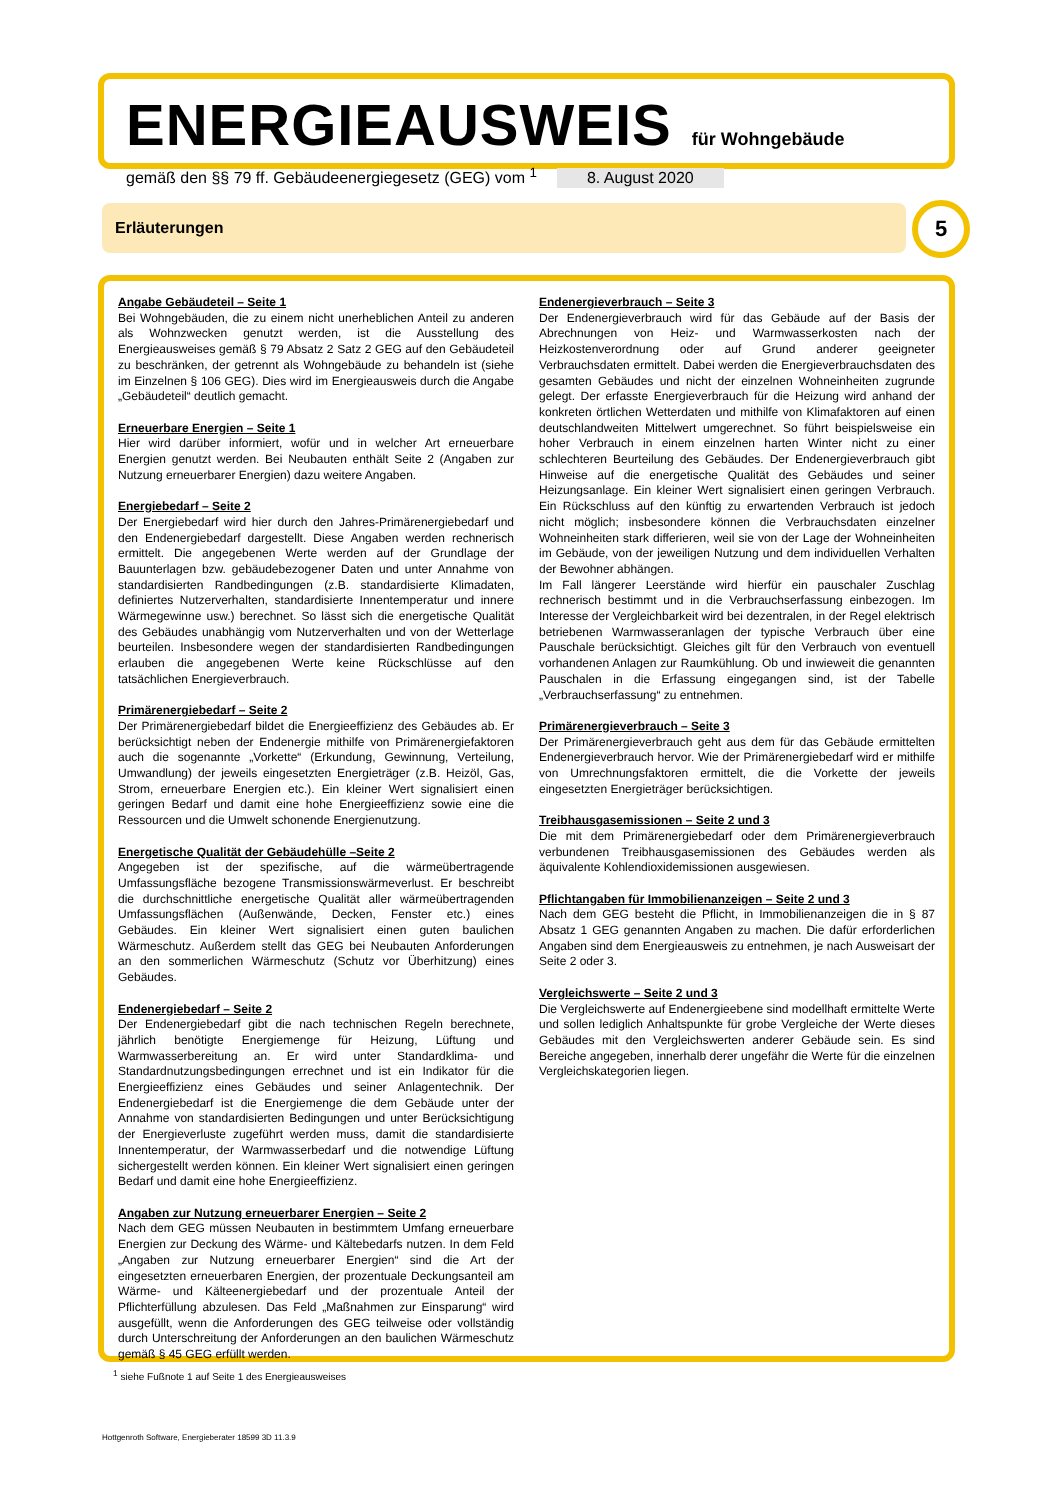ENERGIEAUSWEIS für Wohngebäude
gemäß den §§ 79 ff. Gebäudeenergiegesetz (GEG) vom <sup>1</sup> 8. August 2020
Erläuterungen 5
Angabe Gebäudeteil – Seite 1
Bei Wohngebäuden, die zu einem nicht unerheblichen Anteil zu anderen als Wohnzwecken genutzt werden, ist die Ausstellung des Energieausweises gemäß § 79 Absatz 2 Satz 2 GEG auf den Gebäudeteil zu beschränken, der getrennt als Wohngebäude zu behandeln ist (siehe im Einzelnen § 106 GEG). Dies wird im Energieausweis durch die Angabe „Gebäudeteil“ deutlich gemacht.
Erneuerbare Energien – Seite 1
Hier wird darüber informiert, wofür und in welcher Art erneuerbare Energien genutzt werden. Bei Neubauten enthält Seite 2 (Angaben zur Nutzung erneuerbarer Energien) dazu weitere Angaben.
Energiebedarf – Seite 2
Der Energiebedarf wird hier durch den Jahres-Primärenergiebedarf und den Endenergiebedarf dargestellt. Diese Angaben werden rechnerisch ermittelt. Die angegebenen Werte werden auf der Grundlage der Bauunterlagen bzw. gebäudebezogener Daten und unter Annahme von standardisierten Randbedingungen (z.B. standardisierte Klimadaten, definiertes Nutzerverhalten, standardisierte Innentemperatur und innere Wärmegewinne usw.) berechnet. So lässt sich die energetische Qualität des Gebäudes unabhängig vom Nutzerverhalten und von der Wetterlage beurteilen. Insbesondere wegen der standardisierten Randbedingungen erlauben die angegebenen Werte keine Rückschlüsse auf den tatsächlichen Energieverbrauch.
Primärenergiebedarf – Seite 2
Der Primärenergiebedarf bildet die Energieeffizienz des Gebäudes ab. Er berücksichtigt neben der Endenergie mithilfe von Primärenergiefaktoren auch die sogenannte „Vorkette“ (Erkundung, Gewinnung, Verteilung, Umwandlung) der jeweils eingesetzten Energieträger (z.B. Heizöl, Gas, Strom, erneuerbare Energien etc.). Ein kleiner Wert signalisiert einen geringen Bedarf und damit eine hohe Energieeffizienz sowie eine die Ressourcen und die Umwelt schonende Energienutzung.
Energetische Qualität der Gebäudehülle –Seite 2
Angegeben ist der spezifische, auf die wärmeübertragende Umfassungsfläche bezogene Transmissionswärmeverlust. Er beschreibt die durchschnittliche energetische Qualität aller wärmeübertragenden Umfassungsflächen (Außenwände, Decken, Fenster etc.) eines Gebäudes. Ein kleiner Wert signalisiert einen guten baulichen Wärmeschutz. Außerdem stellt das GEG bei Neubauten Anforderungen an den sommerlichen Wärmeschutz (Schutz vor Überhitzung) eines Gebäudes.
Endenergiebedarf – Seite 2
Der Endenergiebedarf gibt die nach technischen Regeln berechnete, jährlich benötigte Energiemenge für Heizung, Lüftung und Warmwasserbereitung an. Er wird unter Standardklima- und Standardnutzungsbedingungen errechnet und ist ein Indikator für die Energieeffizienz eines Gebäudes und seiner Anlagentechnik. Der Endenergiebedarf ist die Energiemenge die dem Gebäude unter der Annahme von standardisierten Bedingungen und unter Berücksichtigung der Energieverluste zugeführt werden muss, damit die standardisierte Innentemperatur, der Warmwasserbedarf und die notwendige Lüftung sichergestellt werden können. Ein kleiner Wert signalisiert einen geringen Bedarf und damit eine hohe Energieeffizienz.
Angaben zur Nutzung erneuerbarer Energien – Seite 2
Nach dem GEG müssen Neubauten in bestimmtem Umfang erneuerbare Energien zur Deckung des Wärme- und Kältebedarfs nutzen. In dem Feld „Angaben zur Nutzung erneuerbarer Energien“ sind die Art der eingesetzten erneuerbaren Energien, der prozentuale Deckungsanteil am Wärme- und Kälteenergiebedarf und der prozentuale Anteil der Pflichterfüllung abzulesen. Das Feld „Maßnahmen zur Einsparung“ wird ausgefüllt, wenn die Anforderungen des GEG teilweise oder vollständig durch Unterschreitung der Anforderungen an den baulichen Wärmeschutz gemäß § 45 GEG erfüllt werden.
Endenergieverbrauch – Seite 3
Der Endenergieverbrauch wird für das Gebäude auf der Basis der Abrechnungen von Heiz- und Warmwasserkosten nach der Heizkostenverordnung oder auf Grund anderer geeigneter Verbrauchsdaten ermittelt. Dabei werden die Energieverbrauchsdaten des gesamten Gebäudes und nicht der einzelnen Wohneinheiten zugrunde gelegt. Der erfasste Energieverbrauch für die Heizung wird anhand der konkreten örtlichen Wetterdaten und mithilfe von Klimafaktoren auf einen deutschlandweiten Mittelwert umgerechnet. So führt beispielsweise ein hoher Verbrauch in einem einzelnen harten Winter nicht zu einer schlechteren Beurteilung des Gebäudes. Der Endenergieverbrauch gibt Hinweise auf die energetische Qualität des Gebäudes und seiner Heizungsanlage. Ein kleiner Wert signalisiert einen geringen Verbrauch. Ein Rückschluss auf den künftig zu erwartenden Verbrauch ist jedoch nicht möglich; insbesondere können die Verbrauchsdaten einzelner Wohneinheiten stark differieren, weil sie von der Lage der Wohneinheiten im Gebäude, von der jeweiligen Nutzung und dem individuellen Verhalten der Bewohner abhängen.
Im Fall längerer Leerstände wird hierfür ein pauschaler Zuschlag rechnerisch bestimmt und in die Verbrauchserfassung einbezogen. Im Interesse der Vergleichbarkeit wird bei dezentralen, in der Regel elektrisch betriebenen Warmwasseranlagen der typische Verbrauch über eine Pauschale berücksichtigt. Gleiches gilt für den Verbrauch von eventuell vorhandenen Anlagen zur Raumkühlung. Ob und inwieweit die genannten Pauschalen in die Erfassung eingegangen sind, ist der Tabelle „Verbrauchserfassung“ zu entnehmen.
Primärenergieverbrauch – Seite 3
Der Primärenergieverbrauch geht aus dem für das Gebäude ermittelten Endenergieverbrauch hervor. Wie der Primärenergiebedarf wird er mithilfe von Umrechnungsfaktoren ermittelt, die die Vorkette der jeweils eingesetzten Energieträger berücksichtigen.
Treibhausgasemissionen – Seite 2 und 3
Die mit dem Primärenergiebedarf oder dem Primärenergieverbrauch verbundenen Treibhausgasemissionen des Gebäudes werden als äquivalente Kohlendioxidemissionen ausgewiesen.
Pflichtangaben für Immobilienanzeigen – Seite 2 und 3
Nach dem GEG besteht die Pflicht, in Immobilienanzeigen die in § 87 Absatz 1 GEG genannten Angaben zu machen. Die dafür erforderlichen Angaben sind dem Energieausweis zu entnehmen, je nach Ausweisart der Seite 2 oder 3.
Vergleichswerte – Seite 2 und 3
Die Vergleichswerte auf Endenergieebene sind modellhaft ermittelte Werte und sollen lediglich Anhaltspunkte für grobe Vergleiche der Werte dieses Gebäudes mit den Vergleichswerten anderer Gebäude sein. Es sind Bereiche angegeben, innerhalb derer ungefähr die Werte für die einzelnen Vergleichskategorien liegen.
<sup>1</sup> siehe Fußnote 1 auf Seite 1 des Energieausweises
Hottgenroth Software, Energieberater 18599 3D 11.3.9